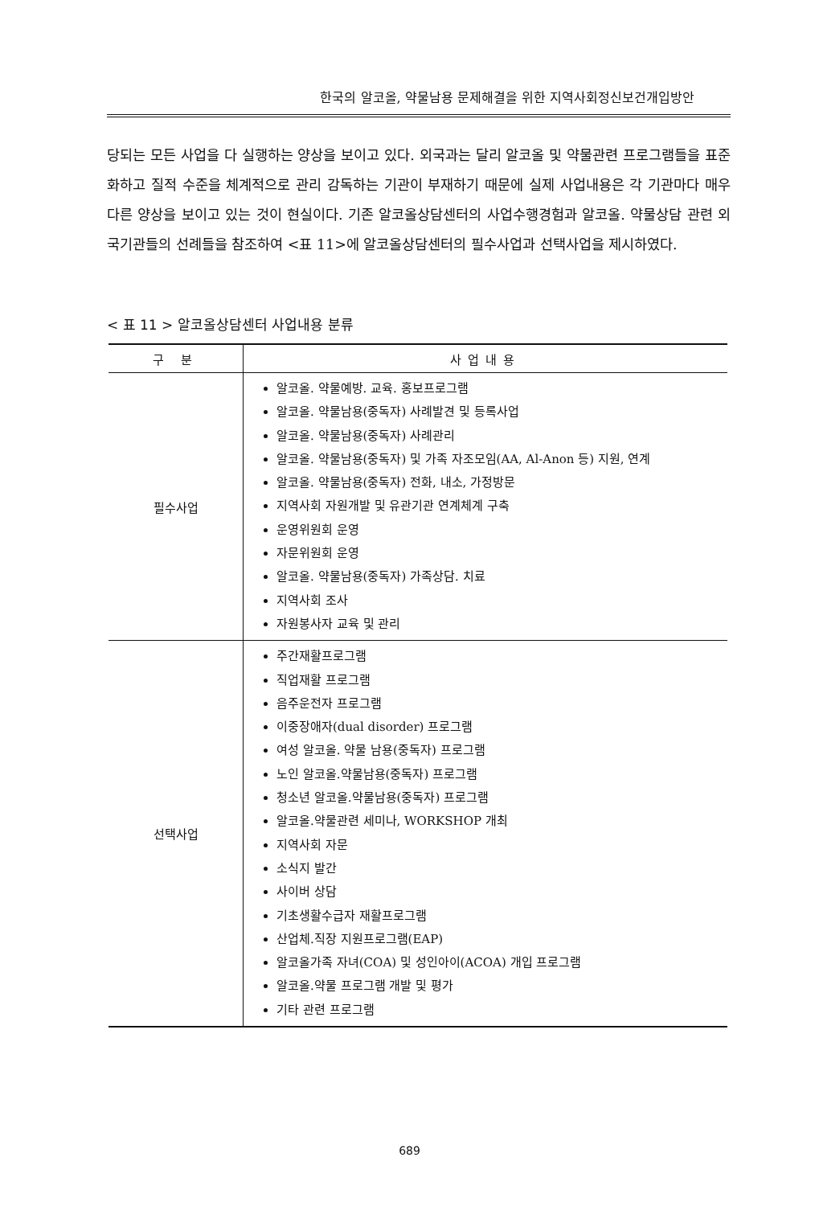한국의 알코올, 약물남용 문제해결을 위한 지역사회정신보건개입방안
당되는 모든 사업을 다 실행하는 양상을 보이고 있다. 외국과는 달리 알코올 및 약물관련 프로그램들을 표준화하고 질적 수준을 체계적으로 관리 감독하는 기관이 부재하기 때문에 실제 사업내용은 각 기관마다 매우 다른 양상을 보이고 있는 것이 현실이다. 기존 알코올상담센터의 사업수행경험과 알코올. 약물상담 관련 외국기관들의 선례들을 참조하여 <표 11>에 알코올상담센터의 필수사업과 선택사업을 제시하였다.
< 표 11 > 알코올상담센터 사업내용 분류
| 구 분 | 사업내용 |
| --- | --- |
| 필수사업 | 알코올. 약물예방. 교육. 홍보프로그램 알코올. 약물남용(중독자) 사례발견 및 등록사업 알코올. 약물남용(중독자) 사례관리 알코올. 약물남용(중독자) 및 가족 자조모임(AA, Al-Anon 등) 지원, 연계 알코올. 약물남용(중독자) 전화, 내소, 가정방문 지역사회 자원개발 및 유관기관 연계체계 구축 운영위원회 운영 자문위원회 운영 알코올. 약물남용(중독자) 가족상담. 치료 지역사회 조사 자원봉사자 교육 및 관리 |
| 선택사업 | 주간재활프로그램 직업재활 프로그램 음주운전자 프로그램 이중장애자(dual disorder) 프로그램 여성 알코올. 약물 남용(중독자) 프로그램 노인 알코올.약물남용(중독자) 프로그램 청소년 알코올.약물남용(중독자) 프로그램 알코올.약물관련 세미나, WORKSHOP 개최 지역사회 자문 소식지 발간 사이버 상담 기초생활수급자 재활프로그램 산업체.직장 지원프로그램(EAP) 알코올가족 자녀(COA) 및 성인아이(ACOA) 개입 프로그램 알코올.약물 프로그램 개발 및 평가 기타 관련 프로그램 |
689